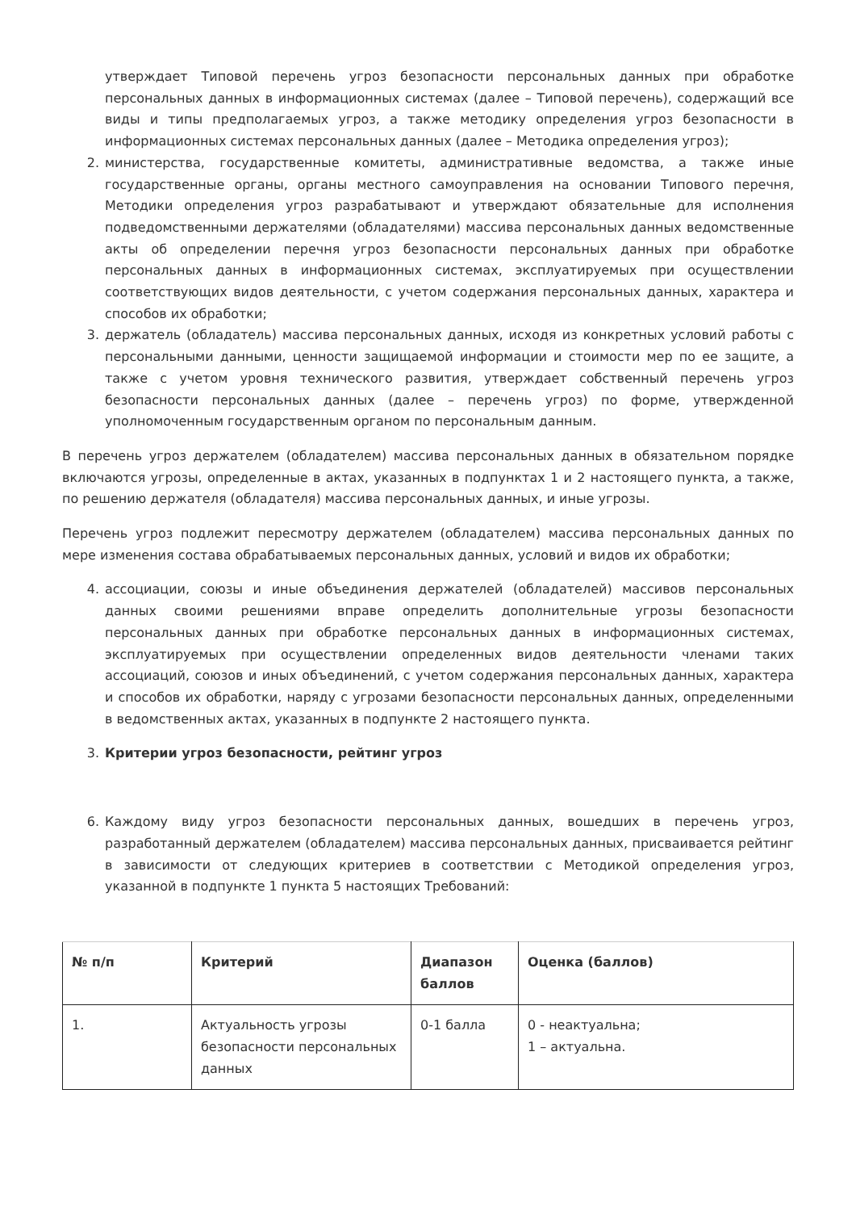утверждает Типовой перечень угроз безопасности персональных данных при обработке персональных данных в информационных системах (далее – Типовой перечень), содержащий все виды и типы предполагаемых угроз, а также методику определения угроз безопасности в информационных системах персональных данных (далее – Методика определения угроз);
2. министерства, государственные комитеты, административные ведомства, а также иные государственные органы, органы местного самоуправления на основании Типового перечня, Методики определения угроз разрабатывают и утверждают обязательные для исполнения подведомственными держателями (обладателями) массива персональных данных ведомственные акты об определении перечня угроз безопасности персональных данных при обработке персональных данных в информационных системах, эксплуатируемых при осуществлении соответствующих видов деятельности, с учетом содержания персональных данных, характера и способов их обработки;
3. держатель (обладатель) массива персональных данных, исходя из конкретных условий работы с персональными данными, ценности защищаемой информации и стоимости мер по ее защите, а также с учетом уровня технического развития, утверждает собственный перечень угроз безопасности персональных данных (далее – перечень угроз) по форме, утвержденной уполномоченным государственным органом по персональным данным.
В перечень угроз держателем (обладателем) массива персональных данных в обязательном порядке включаются угрозы, определенные в актах, указанных в подпунктах 1 и 2 настоящего пункта, а также, по решению держателя (обладателя) массива персональных данных, и иные угрозы.
Перечень угроз подлежит пересмотру держателем (обладателем) массива персональных данных по мере изменения состава обрабатываемых персональных данных, условий и видов их обработки;
4. ассоциации, союзы и иные объединения держателей (обладателей) массивов персональных данных своими решениями вправе определить дополнительные угрозы безопасности персональных данных при обработке персональных данных в информационных системах, эксплуатируемых при осуществлении определенных видов деятельности членами таких ассоциаций, союзов и иных объединений, с учетом содержания персональных данных, характера и способов их обработки, наряду с угрозами безопасности персональных данных, определенными в ведомственных актах, указанных в подпункте 2 настоящего пункта.
3. Критерии угроз безопасности, рейтинг угроз
6. Каждому виду угроз безопасности персональных данных, вошедших в перечень угроз, разработанный держателем (обладателем) массива персональных данных, присваивается рейтинг в зависимости от следующих критериев в соответствии с Методикой определения угроз, указанной в подпункте 1 пункта 5 настоящих Требований:
| № п/п | Критерий | Диапазон баллов | Оценка (баллов) |
| --- | --- | --- | --- |
| 1. | Актуальность угрозы безопасности персональных данных | 0-1 балла | 0 - неактуальна; 1 – актуальна. |